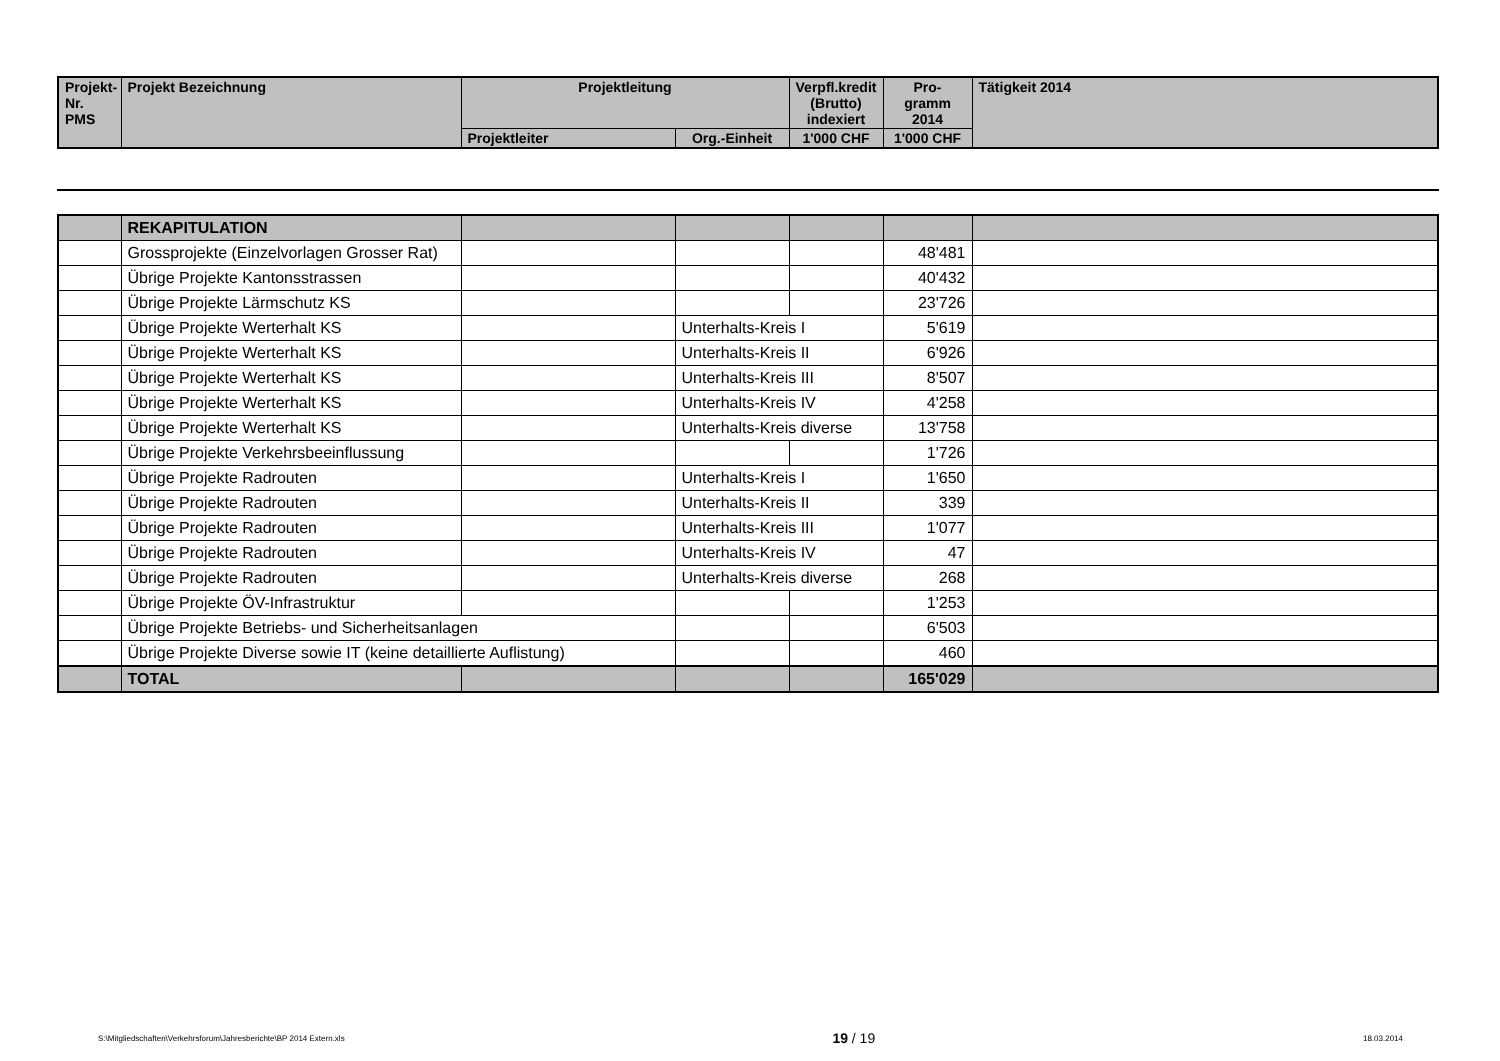| Projekt- Nr. PMS | Projekt Bezeichnung | Projektleitung | | Verpfl.kredit (Brutto) indexiert | Pro- gramm 2014 | Tätigkeit 2014 |
| --- | --- | --- | --- | --- | --- | --- |
| | | Projektleiter | Org.-Einheit | 1'000 CHF | 1'000 CHF | |
| | REKAPITULATION | | | | | |
| | Grossprojekte (Einzelvorlagen Grosser Rat) | | | | 48'481 | |
| | Übrige Projekte Kantonsstrassen | | | | 40'432 | |
| | Übrige Projekte Lärmschutz KS | | | | 23'726 | |
| | Übrige Projekte Werterhalt KS | | Unterhalts-Kreis I | | 5'619 | |
| | Übrige Projekte Werterhalt KS | | Unterhalts-Kreis II | | 6'926 | |
| | Übrige Projekte Werterhalt KS | | Unterhalts-Kreis III | | 8'507 | |
| | Übrige Projekte Werterhalt KS | | Unterhalts-Kreis IV | | 4'258 | |
| | Übrige Projekte Werterhalt KS | | Unterhalts-Kreis diverse | | 13'758 | |
| | Übrige Projekte Verkehrsbeeinflussung | | | | 1'726 | |
| | Übrige Projekte Radrouten | | Unterhalts-Kreis I | | 1'650 | |
| | Übrige Projekte Radrouten | | Unterhalts-Kreis II | | 339 | |
| | Übrige Projekte Radrouten | | Unterhalts-Kreis III | | 1'077 | |
| | Übrige Projekte Radrouten | | Unterhalts-Kreis IV | | 47 | |
| | Übrige Projekte Radrouten | | Unterhalts-Kreis diverse | | 268 | |
| | Übrige Projekte ÖV-Infrastruktur | | | | 1'253 | |
| | Übrige Projekte Betriebs- und Sicherheitsanlagen | | | | 6'503 | |
| | Übrige Projekte Diverse sowie IT (keine detaillierte Auflistung) | | | | 460 | |
| | TOTAL | | | | 165'029 | |
S:\Mitgliedschaften\Verkehrsforum\Jahresberichte\BP 2014 Extern.xls 19 / 19 18.03.2014